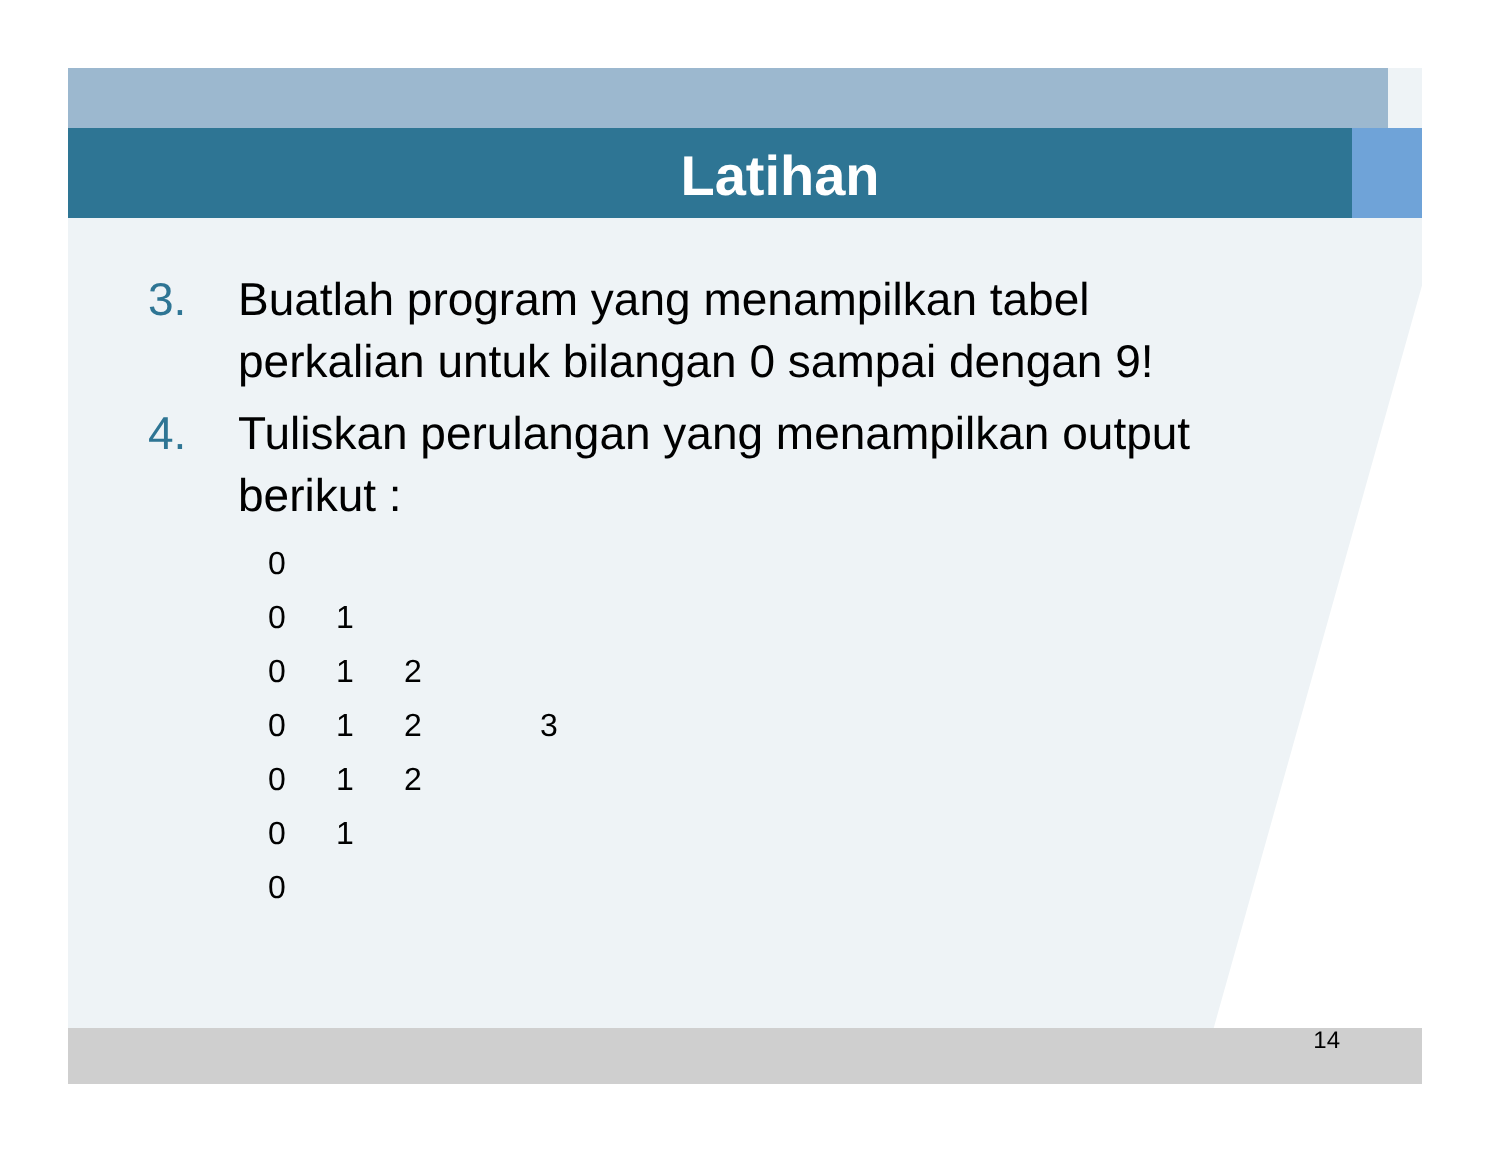Latihan
3. Buatlah program yang menampilkan tabel
perkalian untuk bilangan 0 sampai dengan 9!
4. Tuliskan perulangan yang menampilkan output
berikut :
| 0 | | | | |
| 0 | 1 | | | |
| 0 | 1 | 2 | | |
| 0 | 1 | 2 | | 3 |
| 0 | 1 | 2 | | |
| 0 | 1 | | | |
| 0 | | | | |
14